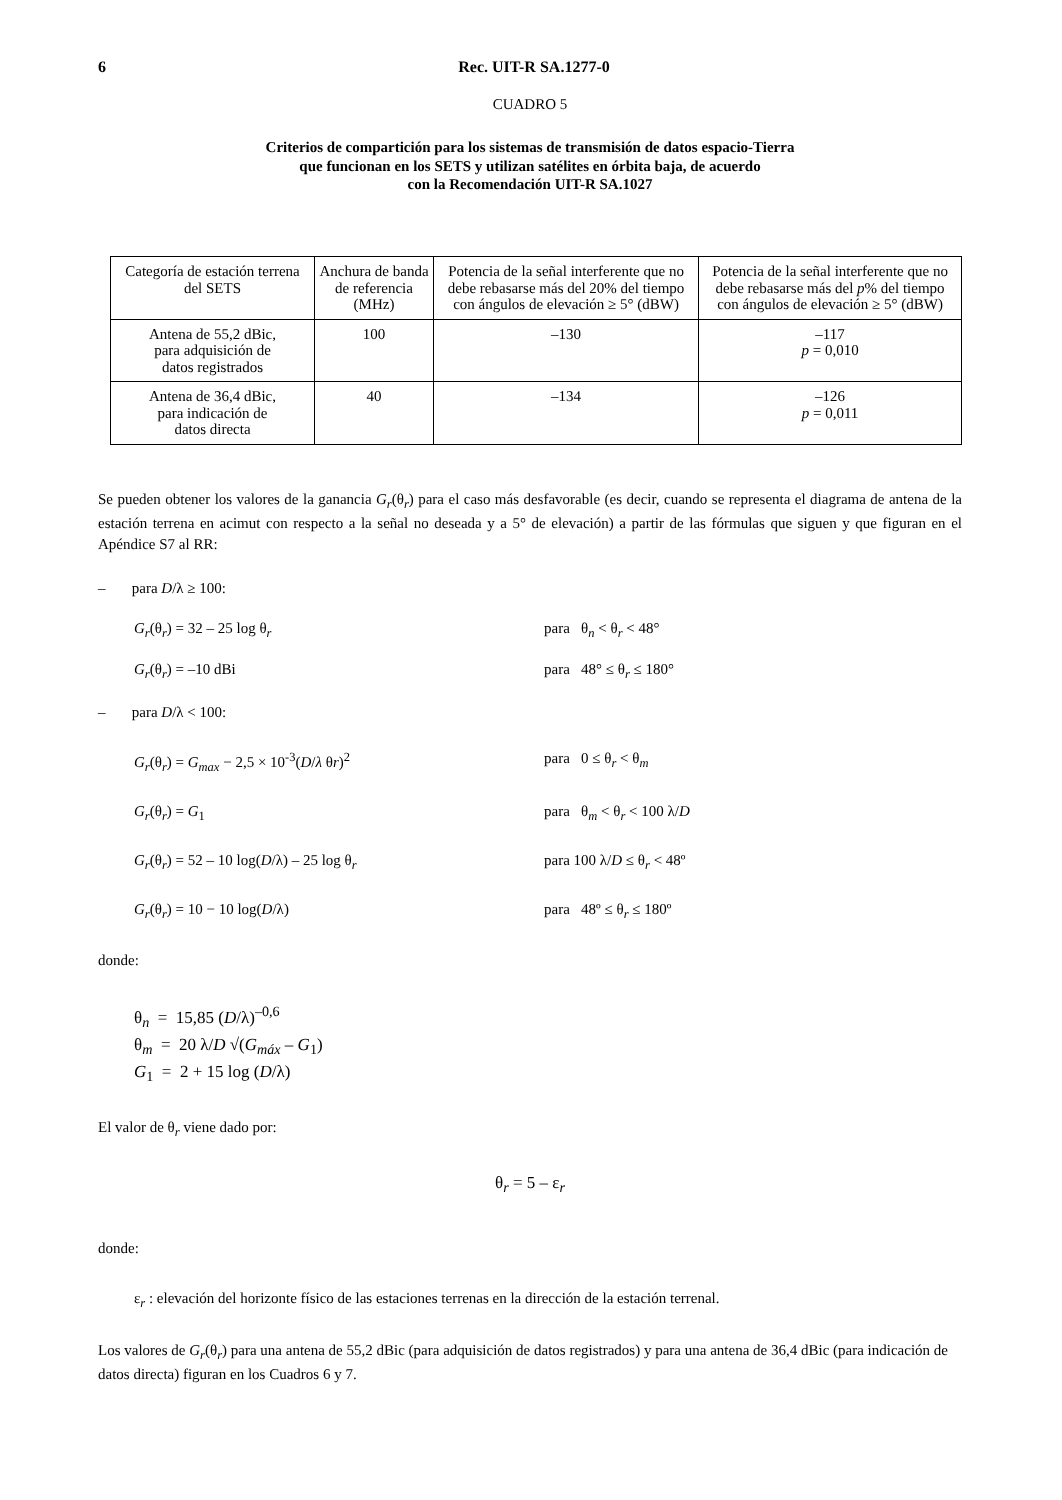6 Rec. UIT-R SA.1277-0
CUADRO 5
Criterios de compartición para los sistemas de transmisión de datos espacio-Tierra
que funcionan en los SETS y utilizan satélites en órbita baja, de acuerdo
con la Recomendación UIT-R SA.1027
| Categoría de estación terrena del SETS | Anchura de banda de referencia (MHz) | Potencia de la señal interferente que no debe rebasarse más del 20% del tiempo con ángulos de elevación ≥ 5° (dBW) | Potencia de la señal interferente que no debe rebasarse más del p % del tiempo con ángulos de elevación ≥ 5° (dBW) |
| --- | --- | --- | --- |
| Antena de 55,2 dBic, para adquisición de datos registrados | 100 | –130 | –117 p = 0,010 |
| Antena de 36,4 dBic, para indicación de datos directa | 40 | –134 | –126 p = 0,011 |
Se pueden obtener los valores de la ganancia G<sub>r</sub>(θ<sub>r</sub>) para el caso más desfavorable (es decir, cuando se representa el diagrama de antena de la estación terrena en acimut con respecto a la señal no deseada y a 5° de elevación) a partir de las fórmulas que siguen y que figuran en el Apéndice S7 al RR:
– para D/λ ≥ 100:
G<sub>r</sub>(θ<sub>r</sub>) = 32 – 25 log θ<sub>r</sub> para θ<sub>n</sub> < θ<sub>r</sub> < 48°
G<sub>r</sub>(θ<sub>r</sub>) = –10 dBi para 48° ≤ θ<sub>r</sub> ≤ 180°
– para D/λ < 100:
G<sub>r</sub>(θ<sub>r</sub>) = G<sub>max</sub> − 2,5 × 10<sup>-3</sup>(D/λ θr)<sup>2</sup> para 0 ≤ θ<sub>r</sub> < θ<sub>m</sub>
G<sub>r</sub>(θ<sub>r</sub>) = G<sub>1</sub> para θ<sub>m</sub> < θ<sub>r</sub> < 100 λ/D
G<sub>r</sub>(θ<sub>r</sub>) = 52 – 10 log(D/λ) – 25 log θ<sub>r</sub> para 100 λ/D ≤ θ<sub>r</sub> < 48º
G<sub>r</sub>(θ<sub>r</sub>) = 10 − 10 log(D/λ) para 48º ≤ θ<sub>r</sub> ≤ 180º
donde:
θ<sub>n</sub> = 15,85 (D/λ)<sup>–0,6</sup>
θ<sub>m</sub> = 20 λ/D √(G<sub>máx</sub> – G<sub>1</sub>)
G<sub>1</sub> = 2 + 15 log (D/λ)
El valor de θ<sub>r</sub> viene dado por:
θ<sub>r</sub> = 5 – ε<sub>r</sub>
donde:
ε<sub>r</sub> : elevación del horizonte físico de las estaciones terrenas en la dirección de la estación terrenal.
Los valores de G<sub>r</sub>(θ<sub>r</sub>) para una antena de 55,2 dBic (para adquisición de datos registrados) y para una antena de 36,4 dBic (para indicación de datos directa) figuran en los Cuadros 6 y 7.